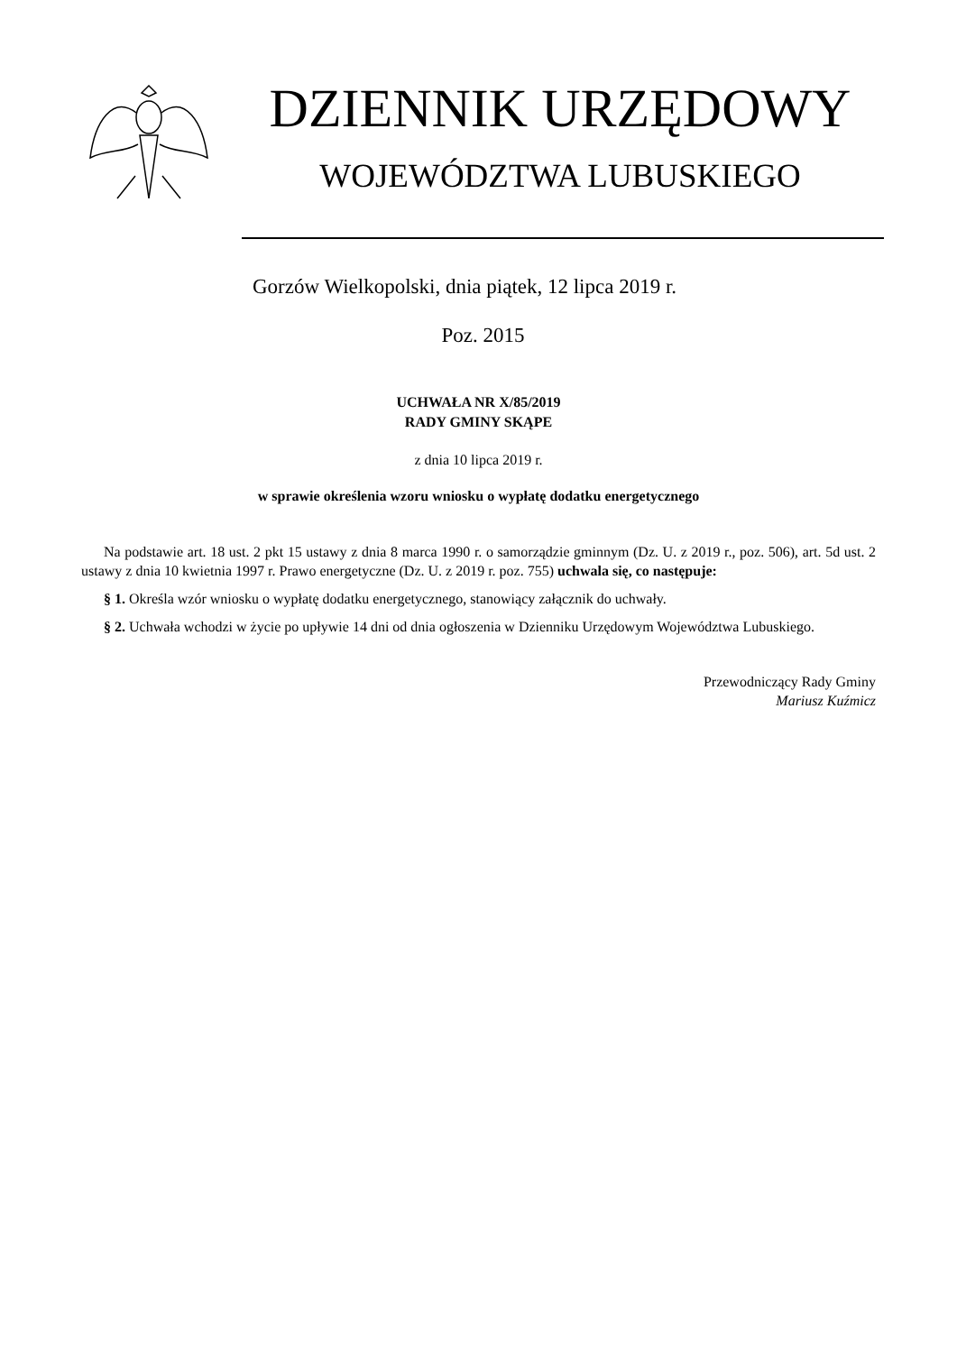DZIENNIK URZĘDOWY
WOJEWÓDZTWA LUBUSKIEGO
Gorzów Wielkopolski, dnia piątek, 12 lipca 2019 r.
Poz. 2015
UCHWAŁA NR X/85/2019
RADY GMINY SKĄPE
z dnia 10 lipca 2019 r.
w sprawie określenia wzoru wniosku o wypłatę dodatku energetycznego
Na podstawie art. 18 ust. 2 pkt 15 ustawy z dnia 8 marca 1990 r. o samorządzie gminnym (Dz. U. z 2019 r., poz. 506), art. 5d ust. 2 ustawy z dnia 10 kwietnia 1997 r. Prawo energetyczne (Dz. U. z 2019 r. poz. 755) uchwala się, co następuje:
§ 1. Określa wzór wniosku o wypłatę dodatku energetycznego, stanowiący załącznik do uchwały.
§ 2. Uchwała wchodzi w życie po upływie 14 dni od dnia ogłoszenia w Dzienniku Urzędowym Województwa Lubuskiego.
Przewodniczący Rady Gminy
Mariusz Kuźmicz